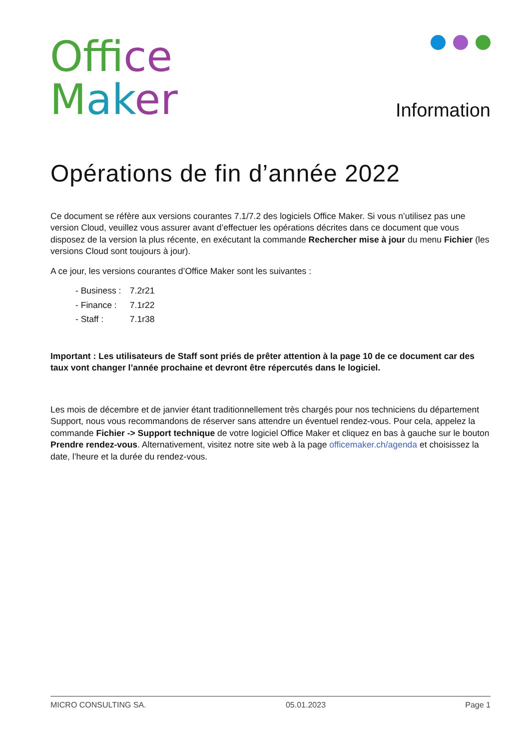Of fi ce
Mak er
Information
Opérations de fin d’année 2022
Ce document se réfère aux versions courantes 7.1/7.2 des logiciels Office Maker. Si vous n’utilisez pas une version Cloud, veuillez vous assurer avant d’effectuer les opérations décrites dans ce document que vous disposez de la version la plus récente, en exécutant la commande Rechercher mise à jour du menu Fichier (les versions Cloud sont toujours à jour).
A ce jour, les versions courantes d’Office Maker sont les suivantes :
- Business : 7.2r21
- Finance : 7.1r22
- Staff : 7.1r38
Important : Les utilisateurs de Staff sont priés de prêter attention à la page 10 de ce document car des taux vont changer l’année prochaine et devront être répercutés dans le logiciel.
Les mois de décembre et de janvier étant traditionnellement très chargés pour nos techniciens du département Support, nous vous recommandons de réserver sans attendre un éventuel rendez-vous. Pour cela, appelez la commande Fichier -> Support technique de votre logiciel Office Maker et cliquez en bas à gauche sur le bouton Prendre rendez-vous. Alternativement, visitez notre site web à la page officemaker.ch/agenda et choisissez la date, l’heure et la durée du rendez-vous.
MICRO CONSULTING SA. 05.01.2023 Page 1